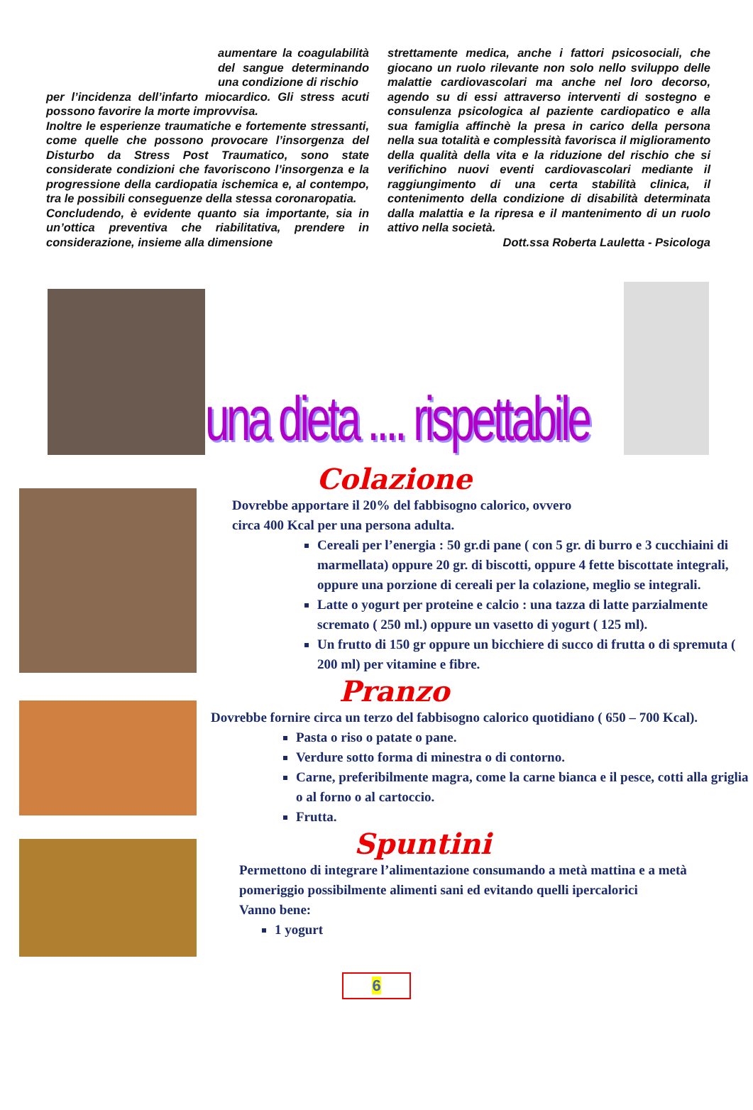aumentare la coagulabilità del sangue determinando una condizione di rischio
per l’incidenza dell’infarto miocardico. Gli stress acuti possono favorire la morte improvvisa.
Inoltre le esperienze traumatiche e fortemente stressanti, come quelle che possono provocare l’insorgenza del Disturbo da Stress Post Traumatico, sono state considerate condizioni che favoriscono l’insorgenza e la progressione della cardiopatia ischemica e, al contempo, tra le possibili conseguenze della stessa coronaropatia.
Concludendo, è evidente quanto sia importante, sia in un’ottica preventiva che riabilitativa, prendere in considerazione, insieme alla dimensione
strettamente medica, anche i fattori psicosociali, che giocano un ruolo rilevante non solo nello sviluppo delle malattie cardiovascolari ma anche nel loro decorso, agendo su di essi attraverso interventi di sostegno e consulenza psicologica al paziente cardiopatico e alla sua famiglia affinchè la presa in carico della persona nella sua totalità e complessità favorisca il miglioramento della qualità della vita e la riduzione del rischio che si verifichino nuovi eventi cardiovascolari mediante il raggiungimento di una certa stabilità clinica, il contenimento della condizione di disabilità determinata dalla malattia e la ripresa e il mantenimento di un ruolo attivo nella società.
Dott.ssa Roberta Lauletta - Psicologa
una dieta .... rispettabile
Colazione
Dovrebbe apportare il 20% del fabbisogno calorico, ovvero
circa 400 Kcal per una persona adulta.
Cereali per l’energia : 50 gr.di pane ( con 5 gr. di burro e 3 cucchiaini di marmellata) oppure 20 gr. di biscotti, oppure 4 fette biscottate integrali, oppure una porzione di cereali per la colazione, meglio se integrali.
Latte o yogurt per proteine e calcio : una tazza di latte parzialmente scremato ( 250 ml.) oppure un vasetto di yogurt ( 125 ml).
Un frutto di 150 gr oppure un bicchiere di succo di frutta o di spremuta ( 200 ml) per vitamine e fibre.
Pranzo
Dovrebbe fornire circa un terzo del fabbisogno calorico quotidiano ( 650 – 700 Kcal).
Pasta o riso o patate o pane.
Verdure sotto forma di minestra o di contorno.
Carne, preferibilmente magra, come la carne bianca e il pesce, cotti alla griglia o al forno o al cartoccio.
Frutta.
Spuntini
Permettono di integrare l’alimentazione consumando a metà mattina e a metà pomeriggio possibilmente alimenti sani ed evitando quelli ipercalorici
Vanno bene:
1 yogurt
6